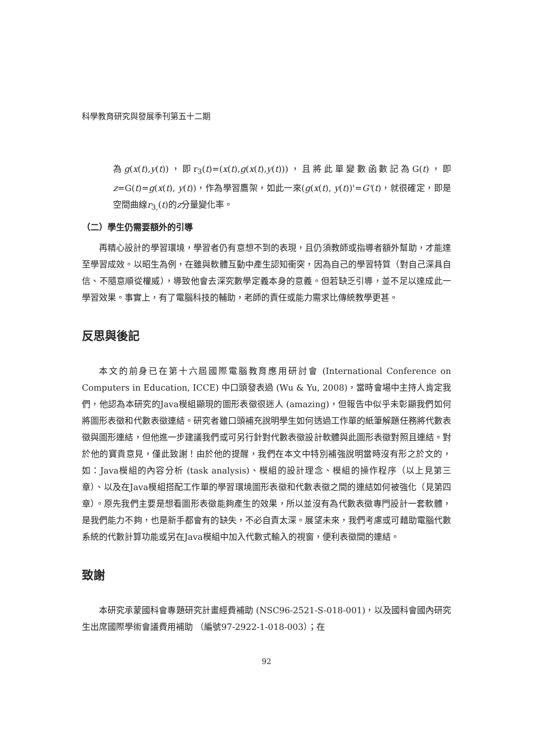科學教育研究與發展季刊第五十二期
為g(x(t),y(t))，即r<sub>3</sub>(t)=(x(t),g(x(t),y(t)))，且將此單變數函數記為G(t)，即 z=G(t)=g(x(t), y(t))，作為學習鷹架，如此一來(g(x(t), y(t))'=G'(t)，就很確定，即是空間曲線r<sub>3,</sub>(t)的z分量變化率。
（二）學生仍需要額外的引導
再精心設計的學習環境，學習者仍有意想不到的表現，且仍須教師或指導者額外幫助，才能達至學習成效。以昭生為例，在雖與軟體互動中產生認知衝突，因為自己的學習特質（對自己深具自信、不隨意順從權威），導致他會去深究數學定義本身的意義。但若缺乏引導，並不足以達成此一學習效果。事實上，有了電腦科技的輔助，老師的責任或能力需求比傳統教學更甚。
反思與後記
本文的前身已在第十六屆國際電腦教育應用研討會 (International Conference on Computers in Education, ICCE) 中口頭發表過 (Wu & Yu, 2008)，當時會場中主持人肯定我們，他認為本研究的Java模組顯現的圖形表徵很迷人 (amazing)，但報告中似乎未彰顯我們如何將圖形表徵和代數表徵連結。研究者雖口頭補充說明學生如何透過工作單的紙筆解題任務將代數表徵與圖形連結，但他進一步建議我們或可另行針對代數表徵設計軟體與此圖形表徵對照且連結。對於他的寶貴意見，僅此致謝！由於他的提醒，我們在本文中特別補強說明當時沒有形之於文的，如：Java模組的內容分析 (task analysis)、模組的設計理念、模組的操作程序（以上見第三章）、以及在Java模組搭配工作單的學習環境圖形表徵和代數表徵之間的連結如何被強化（見第四章）。原先我們主要是想看圖形表徵能夠產生的效果，所以並沒有為代數表徵專門設計一套軟體，是我們能力不夠，也是新手都會有的缺失，不必自責太深。展望未來，我們考慮或可藉助電腦代數系統的代數計算功能或另在Java模組中加入代數式輸入的視窗，便利表徵間的連結。
致謝
本研究承蒙國科會專題研究計畫經費補助 (NSC96-2521-S-018-001)，以及國科會國內研究生出席國際學術會議費用補助 （編號97-2922-1-018-003）；在
92